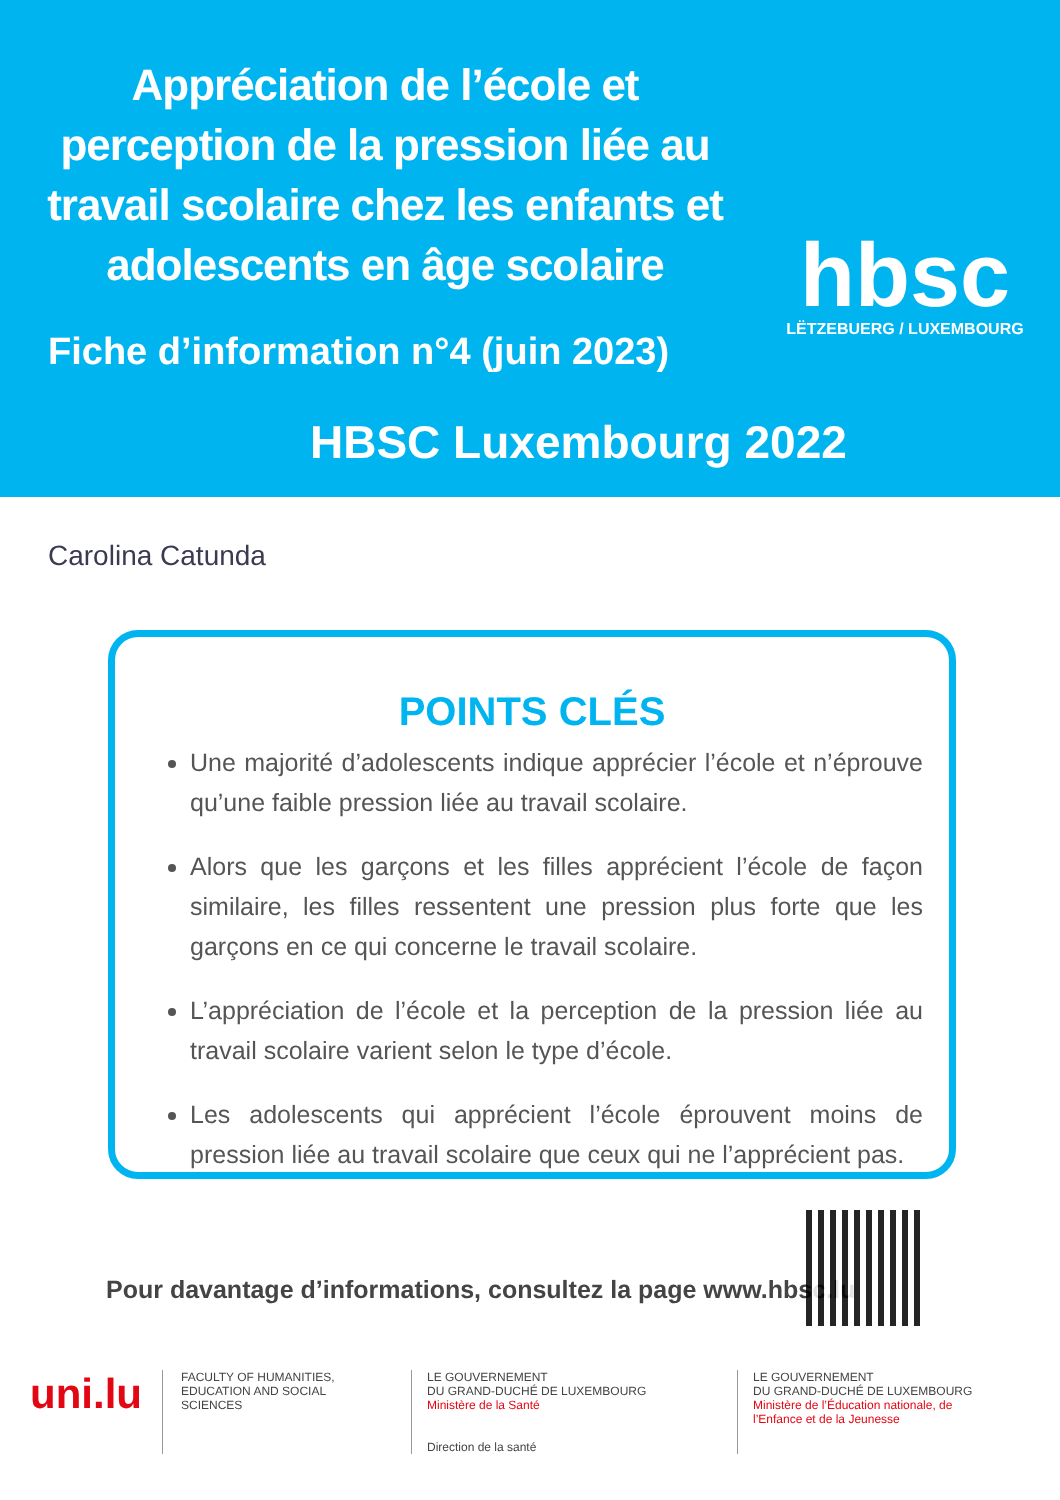Appréciation de l’école et perception de la pression liée au travail scolaire chez les enfants et adolescents en âge scolaire
Fiche d’information n°4 (juin 2023)
HBSC Luxembourg 2022
hbsc
LËTZEBUERG / LUXEMBOURG
Carolina Catunda
POINTS CLÉS
Une majorité d’adolescents indique apprécier l’école et n’éprouve qu’une faible pression liée au travail scolaire.
Alors que les garçons et les filles apprécient l’école de façon similaire, les filles ressentent une pression plus forte que les garçons en ce qui concerne le travail scolaire.
L’appréciation de l’école et la perception de la pression liée au travail scolaire varient selon le type d’école.
Les adolescents qui apprécient l’école éprouvent moins de pression liée au travail scolaire que ceux qui ne l’apprécient pas.
Pour davantage d’informations, consultez la page www.hbsc.lu
uni.lu
FACULTY OF HUMANITIES, EDUCATION AND SOCIAL SCIENCES
LE GOUVERNEMENT
DU GRAND-DUCHÉ DE LUXEMBOURG
Ministère de la Santé
Direction de la santé
LE GOUVERNEMENT
DU GRAND-DUCHÉ DE LUXEMBOURG
Ministère de l’Éducation nationale, de l’Enfance et de la Jeunesse